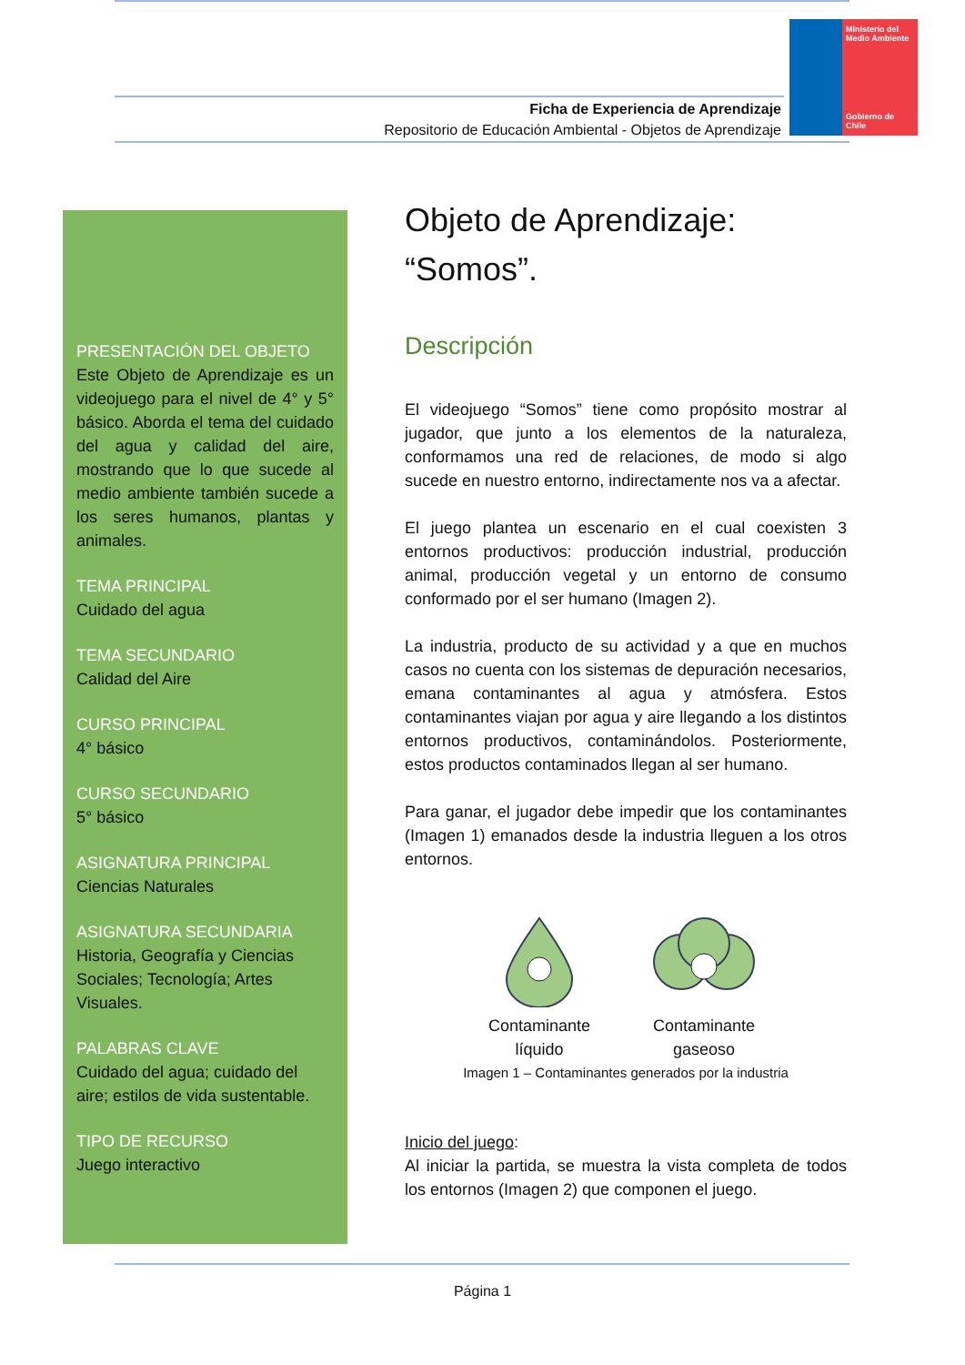Ministerio del Medio Ambiente
Gobierno de Chile
Ficha de Experiencia de Aprendizaje
Repositorio de Educación Ambiental - Objetos de Aprendizaje
PRESENTACIÓN DEL OBJETO
Este Objeto de Aprendizaje es un videojuego para el nivel de 4° y 5° básico. Aborda el tema del cuidado del agua y calidad del aire, mostrando que lo que sucede al medio ambiente también sucede a los seres humanos, plantas y animales.
TEMA PRINCIPAL
Cuidado del agua
TEMA SECUNDARIO
Calidad del Aire
CURSO PRINCIPAL
4° básico
CURSO SECUNDARIO
5° básico
ASIGNATURA PRINCIPAL
Ciencias Naturales
ASIGNATURA SECUNDARIA
Historia, Geografía y Ciencias Sociales; Tecnología; Artes Visuales.
PALABRAS CLAVE
Cuidado del agua; cuidado del aire; estilos de vida sustentable.
TIPO DE RECURSO
Juego interactivo
Objeto de Aprendizaje:
“Somos”.
Descripción
El videojuego “Somos” tiene como propósito mostrar al jugador, que junto a los elementos de la naturaleza, conformamos una red de relaciones, de modo si algo sucede en nuestro entorno, indirectamente nos va a afectar.
El juego plantea un escenario en el cual coexisten 3 entornos productivos: producción industrial, producción animal, producción vegetal y un entorno de consumo conformado por el ser humano (Imagen 2).
La industria, producto de su actividad y a que en muchos casos no cuenta con los sistemas de depuración necesarios, emana contaminantes al agua y atmósfera. Estos contaminantes viajan por agua y aire llegando a los distintos entornos productivos, contaminándolos. Posteriormente, estos productos contaminados llegan al ser humano.
Para ganar, el jugador debe impedir que los contaminantes (Imagen 1) emanados desde la industria lleguen a los otros entornos.
Contaminante
líquido
Contaminante
gaseoso
Imagen 1 – Contaminantes generados por la industria
Inicio del juego:
Al iniciar la partida, se muestra la vista completa de todos los entornos (Imagen 2) que componen el juego.
Página 1